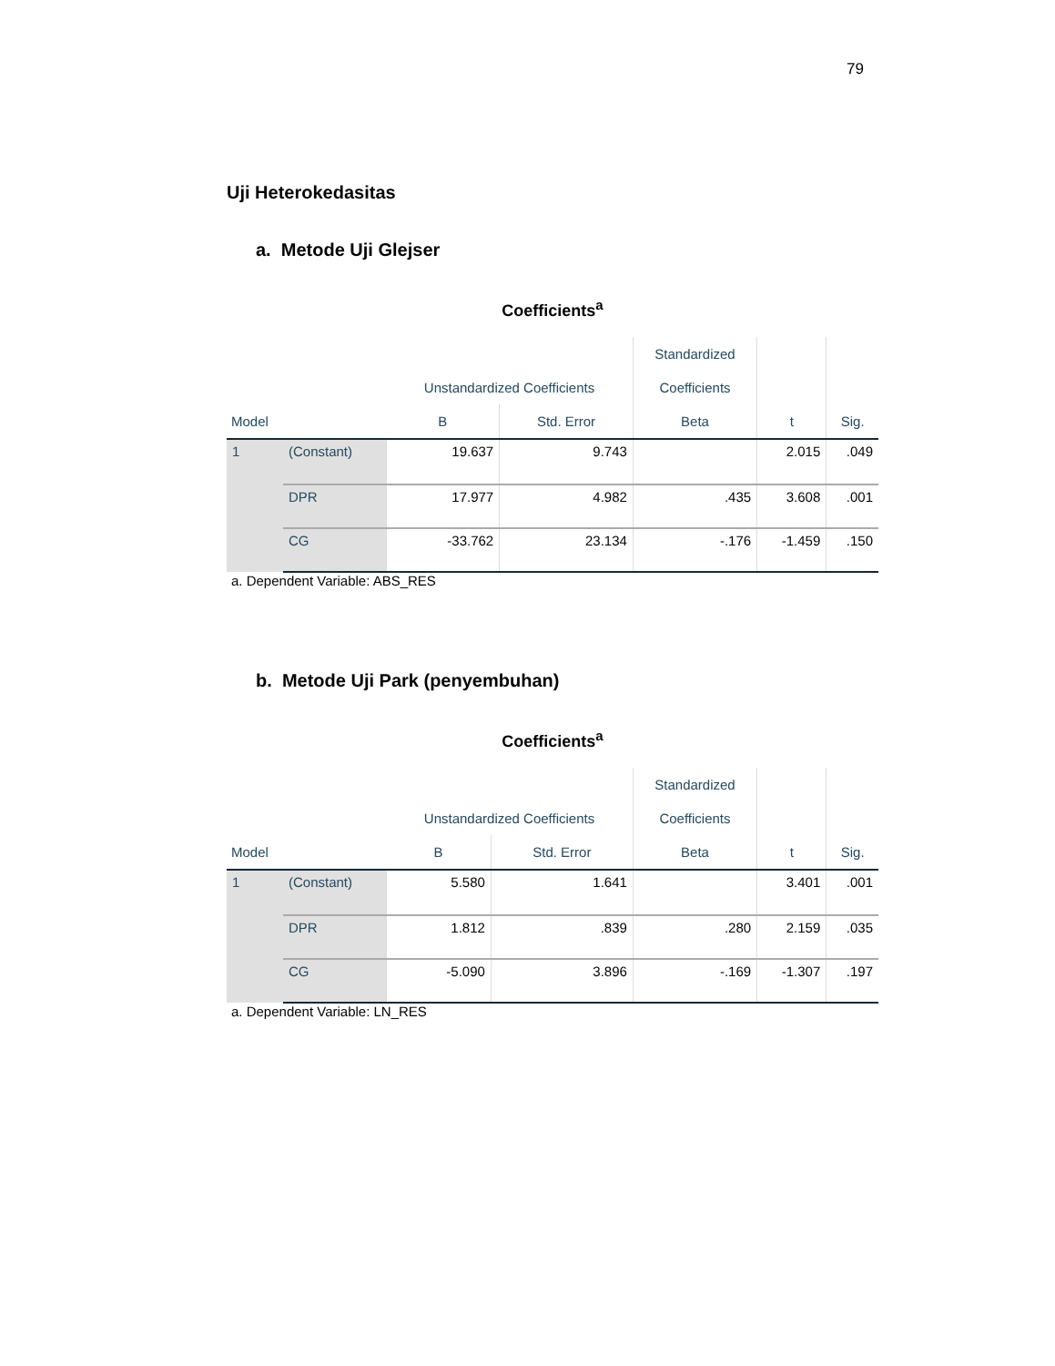79
Uji Heterokedasitas
a. Metode Uji Glejser
Coefficients<sup>a</sup>
| | | | | Standardized | | |
| --- | --- | --- | --- | --- | --- | --- |
| | | Unstandardized Coefficients | | Coefficients | | |
| Model | | B | Std. Error | Beta | t | Sig. |
| 1 | (Constant) | 19.637 | 9.743 | | 2.015 | .049 |
| | DPR | 17.977 | 4.982 | .435 | 3.608 | .001 |
| | CG | -33.762 | 23.134 | -.176 | -1.459 | .150 |
a. Dependent Variable: ABS_RES
b. Metode Uji Park (penyembuhan)
Coefficients<sup>a</sup>
| | | | | Standardized | | |
| --- | --- | --- | --- | --- | --- | --- |
| | | Unstandardized Coefficients | | Coefficients | | |
| Model | | B | Std. Error | Beta | t | Sig. |
| 1 | (Constant) | 5.580 | 1.641 | | 3.401 | .001 |
| | DPR | 1.812 | .839 | .280 | 2.159 | .035 |
| | CG | -5.090 | 3.896 | -.169 | -1.307 | .197 |
a. Dependent Variable: LN_RES